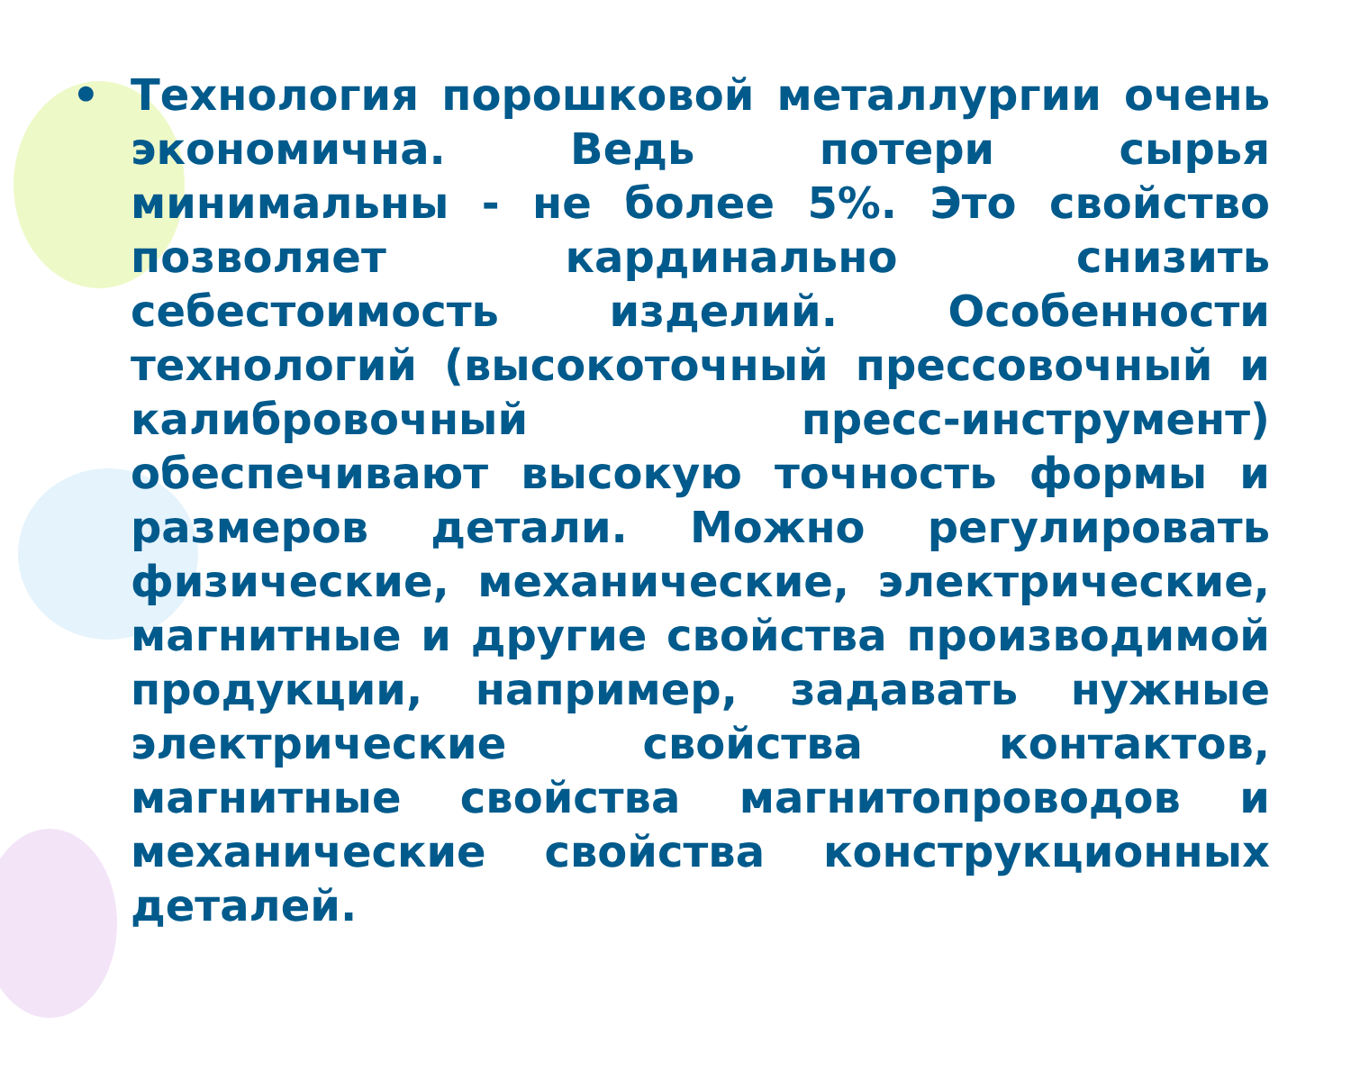• Технология порошковой металлургии очень экономична. Ведь потери сырья минимальны - не более 5%. Это свойство позволяет кардинально снизить себестоимость изделий. Особенности технологий (высокоточный прессовочный и калибровочный пресс-инструмент) обеспечивают высокую точность формы и размеров детали. Можно регулировать физические, механические, электрические, магнитные и другие свойства производимой продукции, например, задавать нужные электрические свойства контактов, магнитные свойства магнитопроводов и механические свойства конструкционных деталей.